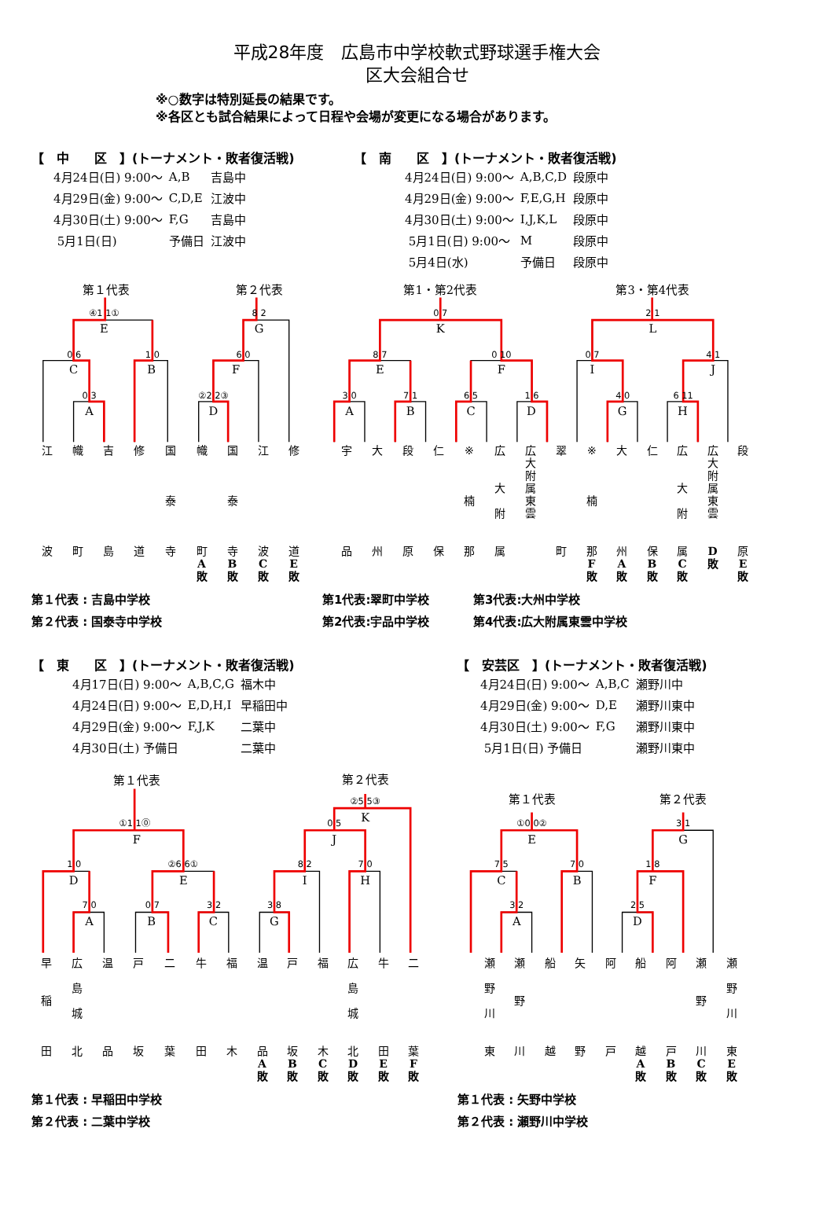平成28年度　広島市中学校軟式野球選手権大会
区大会組合せ
※○数字は特別延長の結果です。
※各区とも試合結果によって日程や会場が変更になる場合があります。
【　中　　区　】(トーナメント・敗者復活戦)
| 4月24日(日) 9:00～ | A,B | 吉島中 |
| 4月29日(金) 9:00～ | C,D,E | 江波中 |
| 4月30日(土) 9:00～ | F,G | 吉島中 |
| 5月1日(日) | 予備日 | 江波中 |
【　南　　区　】(トーナメント・敗者復活戦)
| 4月24日(日) 9:00～ | A,B,C,D | 段原中 |
| 4月29日(金) 9:00～ | F,E,G,H | 段原中 |
| 4月30日(土) 9:00～ | I,J,K,L | 段原中 |
| 5月1日(日) 9:00～ | M | 段原中 |
| 5月4日(水) | 予備日 | 段原中 |
第１代表
第２代表
第1・第2代表
第3・第4代表
E
C
B
A
G
F
D
K
E
F
A
B
C
D
L
I
J
G
H
④1 1①
0 6
1 0
0 3
8 2
6 0
②2 2③
0 7
8 7
0 10
3 0
7 1
6 5
1 6
2 1
0 7
4 1
4 0
6 11
| 江 波 | 幟 町 | 吉 島 | 修 道 | 国 泰 寺 | 幟 町 A 敗 | 国 泰 寺 B 敗 | 江 波 C 敗 | 修 道 E 敗 | | 宇 品 | 大 州 | 段 原 | 仁 保 | ※ 楠 那 | 広 大 附 属 | 広 大 附 属 東 雲 | 翠 町 | ※ 楠 那 F 敗 | 大 州 A 敗 | 仁 保 B 敗 | 広 大 附 属 C 敗 | 広 大 附 属 東 雲 D 敗 | 段 原 E 敗 |
第１代表 : 吉島中学校
第２代表 : 国泰寺中学校
第1代表:翠町中学校
第2代表:宇品中学校
第3代表:大州中学校
第4代表:広大附属東雲中学校
【　東　　区　】(トーナメント・敗者復活戦)
| 4月17日(日) 9:00～ | A,B,C,G | 福木中 |
| 4月24日(日) 9:00～ | E,D,H,I | 早稲田中 |
| 4月29日(金) 9:00～ | F,J,K | 二葉中 |
| 4月30日(土) 予備日 | | 二葉中 |
【　安芸区　】(トーナメント・敗者復活戦)
| 4月24日(日) 9:00～ | A,B,C | 瀬野川中 |
| 4月29日(金) 9:00～ | D,E | 瀬野川東中 |
| 4月30日(土) 9:00～ | F,G | 瀬野川東中 |
| 5月1日(日) 予備日 | | 瀬野川東中 |
第１代表
第２代表
第１代表
第２代表
F
D
E
A
B
C
K
J
I
H
G
E
C
B
A
G
F
D
①1 1⓪
1 0
②6 6①
7 0
0 7
3 2
②5 5③
0 5
8 2
7 0
3 8
①0 0②
7 5
7 0
3 2
3 1
1 8
2 5
| 早 稲 田 | 広 島 城 北 | 温 品 | 戸 坂 | 二 葉 | 牛 田 | 福 木 | 温 品 A 敗 | 戸 坂 B 敗 | 福 木 C 敗 | 広 島 城 北 D 敗 | 牛 田 E 敗 | 二 葉 F 敗 | | 瀬 野 川 東 | 瀬 野 川 | 船 越 | 矢 野 | 阿 戸 | 船 越 A 敗 | 阿 戸 B 敗 | 瀬 野 川 C 敗 | 瀬 野 川 東 E 敗 |
第１代表 : 早稲田中学校
第２代表 : 二葉中学校
第１代表 : 矢野中学校
第２代表 : 瀬野川中学校